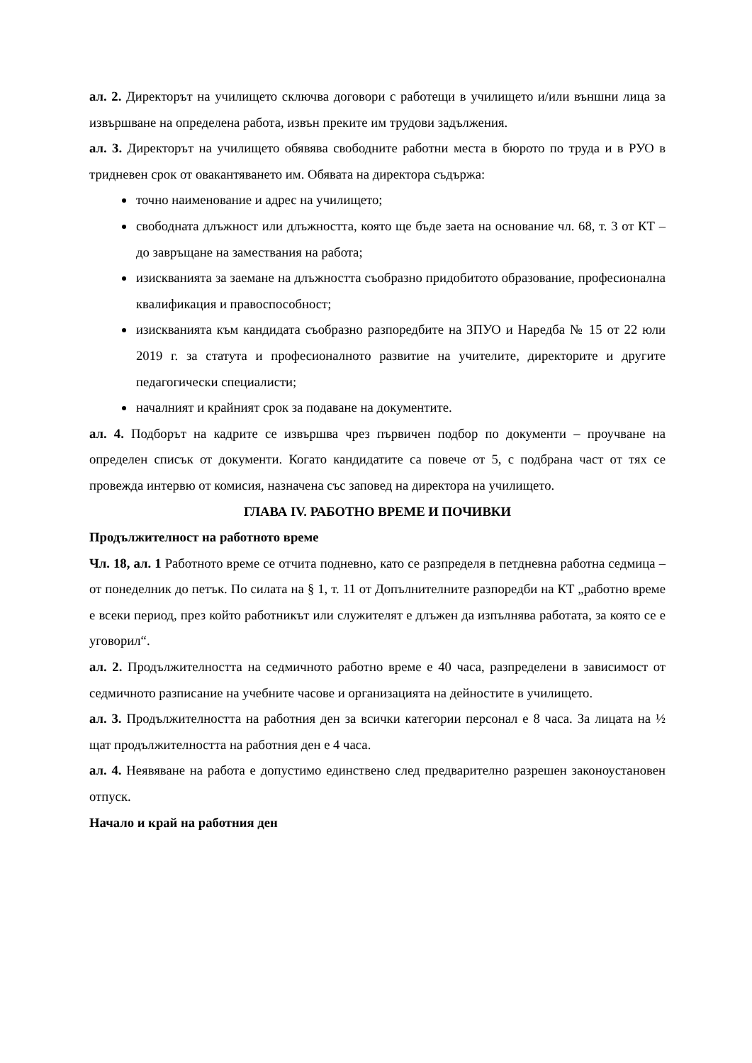ал. 2. Директорът на училището сключва договори с работещи в училището и/или външни лица за извършване на определена работа, извън преките им трудови задължения.
ал. 3. Директорът на училището обявява свободните работни места в бюрото по труда и в РУО в тридневен срок от овакантяването им. Обявата на директора съдържа:
точно наименование и адрес на училището;
свободната длъжност или длъжността, която ще бъде заета на основание чл. 68, т. 3 от КТ – до завръщане на замествания на работа;
изискванията за заемане на длъжността съобразно придобитото образование, професионална квалификация и правоспособност;
изискванията към кандидата съобразно разпоредбите на ЗПУО и Наредба № 15 от 22 юли 2019 г. за статута и професионалното развитие на учителите, директорите и другите педагогически специалисти;
началният и крайният срок за подаване на документите.
ал. 4. Подборът на кадрите се извършва чрез първичен подбор по документи – проучване на определен списък от документи. Когато кандидатите са повече от 5, с подбрана част от тях се провежда интервю от комисия, назначена със заповед на директора на училището.
ГЛАВА IV. РАБОТНО ВРЕМЕ И ПОЧИВКИ
Продължителност на работното време
Чл. 18, ал. 1 Работното време се отчита подневно, като се разпределя в петдневна работна седмица – от понеделник до петък. По силата на § 1, т. 11 от Допълнителните разпоредби на КТ „работно време е всеки период, през който работникът или служителят е длъжен да изпълнява работата, за която се е уговорил“.
ал. 2. Продължителността на седмичното работно време е 40 часа, разпределени в зависимост от седмичното разписание на учебните часове и организацията на дейностите в училището.
ал. 3. Продължителността на работния ден за всички категории персонал е 8 часа. За лицата на ½ щат продължителността на работния ден е 4 часа.
ал. 4. Неявяване на работа е допустимо единствено след предварително разрешен законоустановен отпуск.
Начало и край на работния ден